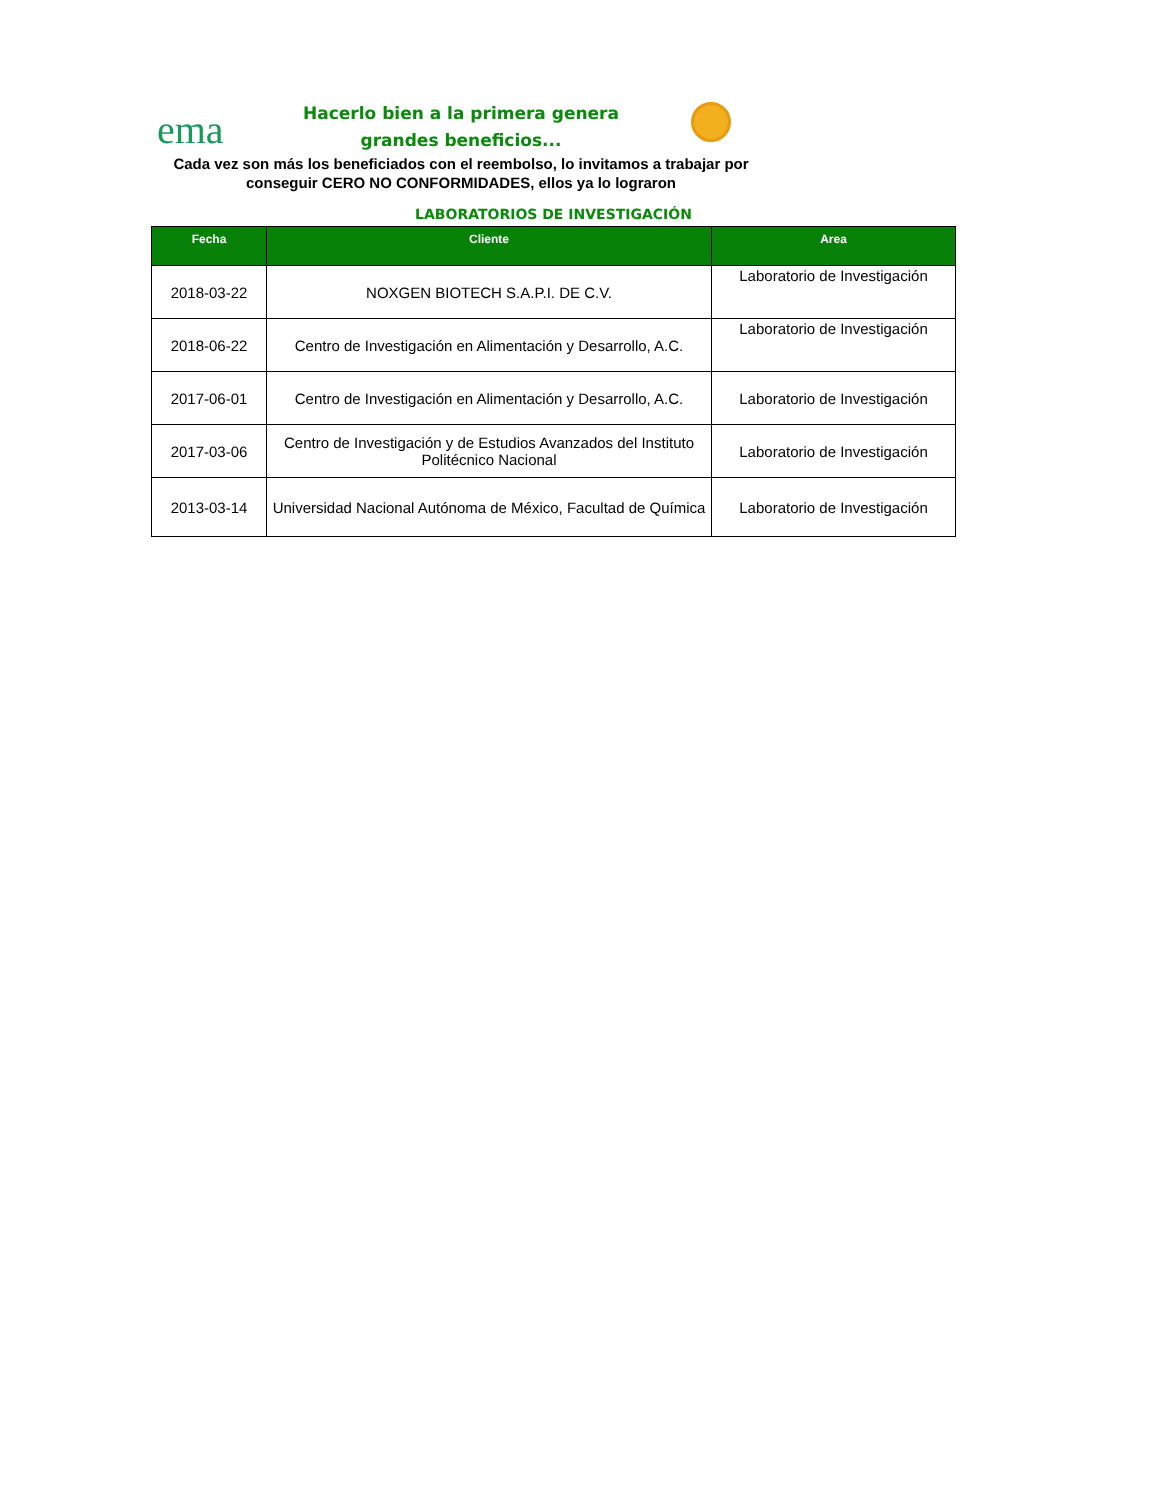ema
Hacerlo bien a la primera genera
grandes beneficios...
Cada vez son más los beneficiados con el reembolso, lo invitamos a trabajar por conseguir CERO NO CONFORMIDADES, ellos ya lo lograron
LABORATORIOS DE INVESTIGACIÓN
| Fecha | Cliente | Area |
| --- | --- | --- |
| 2018-03-22 | NOXGEN BIOTECH S.A.P.I. DE C.V. | Laboratorio de Investigación |
| 2018-06-22 | Centro de Investigación en Alimentación y Desarrollo, A.C. | Laboratorio de Investigación |
| 2017-06-01 | Centro de Investigación en Alimentación y Desarrollo, A.C. | Laboratorio de Investigación |
| 2017-03-06 | Centro de Investigación y de Estudios Avanzados del Instituto Politécnico Nacional | Laboratorio de Investigación |
| 2013-03-14 | Universidad Nacional Autónoma de México, Facultad de Química | Laboratorio de Investigación |